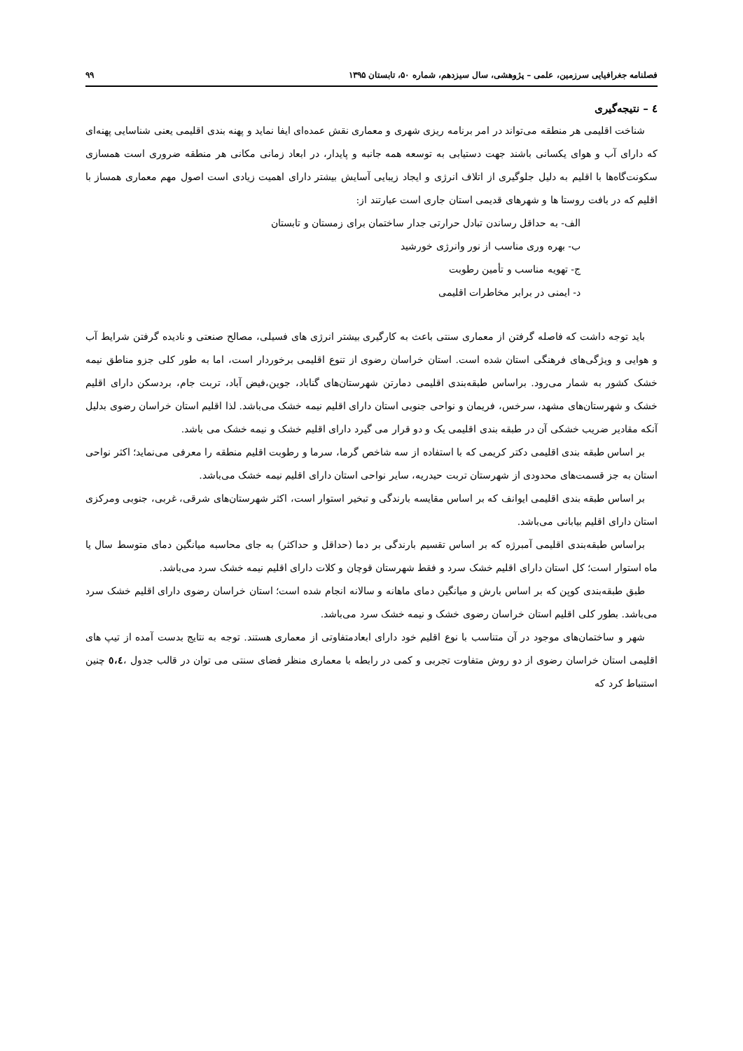فصلنامه جغرافیایی سرزمین، علمی – پژوهشی، سال سیزدهم، شماره ۵۰، تابستان ۱۳۹۵ ۹۹
٤ – نتیجه‌گیری
شناخت اقلیمی هر منطقه می‌تواند در امر برنامه ریزی شهری و معماری نقش عمده‌ای ایفا نماید و پهنه بندی اقلیمی یعنی شناسایی پهنه‌ای که دارای آب و هوای یکسانی باشند جهت دستیابی به توسعه همه جانبه و پایدار، در ابعاد زمانی مکانی هر منطقه ضروری است همسازی سکونت‌گاه‌ها با اقلیم به دلیل جلوگیری از اتلاف انرژی و ایجاد زیبایی آسایش بیشتر دارای اهمیت زیادی است اصول مهم معماری همساز با اقلیم که در بافت روستا ها و شهرهای قدیمی استان جاری است عبارتند از:
الف- به حداقل رساندن تبادل حرارتی جدار ساختمان برای زمستان و تابستان
ب- بهره وری مناسب از نور وانرژی خورشید
ج- تهویه مناسب و تأمین رطوبت
د- ایمنی در برابر مخاطرات اقلیمی
باید توجه داشت که فاصله گرفتن از معماری سنتی باعث به کارگیری بیشتر انرژی های فسیلی، مصالح صنعتی و نادیده گرفتن شرایط آب و هوایی و ویژگی‌های فرهنگی استان شده است. استان خراسان رضوی از تنوع اقلیمی برخوردار است، اما به طور کلی جزو مناطق نیمه خشک کشور به شمار می‌رود. براساس طبقه‌بندی اقلیمی دمارتن شهرستان‌های گناباد، جوین،فیض آباد، تربت جام، بردسکن دارای اقلیم خشک و شهرستان‌های مشهد، سرخس، فریمان و نواحی جنوبی استان دارای اقلیم نیمه خشک می‌باشد. لذا اقلیم استان خراسان رضوی بدلیل آنکه مقادیر ضریب خشکی آن در طبقه بندی اقلیمی یک و دو قرار می گیرد دارای اقلیم خشک و نیمه خشک می باشد.
بر اساس طبقه بندی اقلیمی دکتر کریمی که با استفاده از سه شاخص گرما، سرما و رطوبت اقلیم منطقه را معرفی می‌نماید؛ اکثر نواحی استان به جز قسمت‌های محدودی از شهرستان تربت حیدریه، سایر نواحی استان دارای اقلیم نیمه خشک می‌باشد.
بر اساس طبقه بندی اقلیمی ایوانف که بر اساس مقایسه بارندگی و تبخیر استوار است، اکثر شهرستان‌های شرقی، غربی، جنوبی ومرکزی استان دارای اقلیم بیابانی می‌باشد.
براساس طبقه‌بندی اقلیمی آمبرژه که بر اساس تقسیم بارندگی بر دما (حداقل و حداکثر) به جای محاسبه میانگین دمای متوسط سال یا ماه استوار است؛ کل استان دارای اقلیم خشک سرد و فقط شهرستان قوچان و کلات دارای اقلیم نیمه خشک سرد می‌باشد.
طبق طبقه‌بندی کوپن که بر اساس بارش و میانگین دمای ماهانه و سالانه انجام شده است؛ استان خراسان رضوی دارای اقلیم خشک سرد می‌باشد. بطور کلی اقلیم استان خراسان رضوی خشک و نیمه خشک سرد می‌باشد.
شهر و ساختمان‌های موجود در آن متناسب با نوع اقلیم خود دارای ابعادمتفاوتی از معماری هستند. توجه به نتایج بدست آمده از تیپ های اقلیمی استان خراسان رضوی از دو روش متفاوت تجربی و کمی در رابطه با معماری منظر فضای سنتی می توان در قالب جدول ،٥،٤ چنین استنباط کرد که